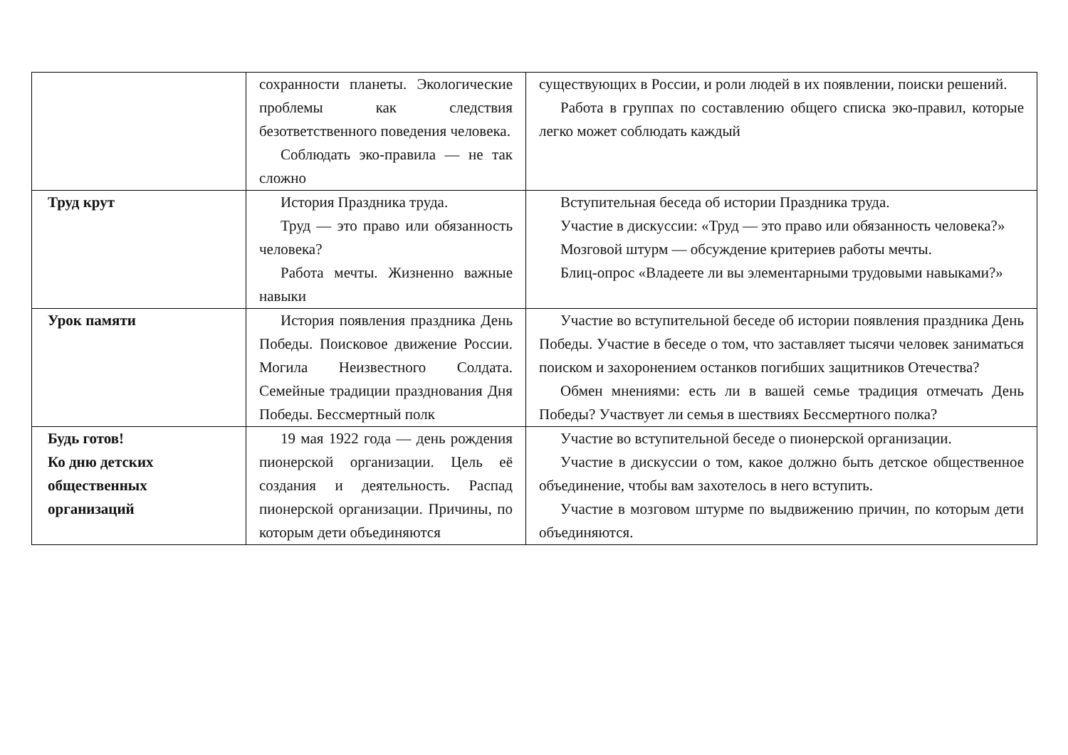| | сохранности планеты. Экологические проблемы как следствия безответственного поведения человека. Соблюдать эко-правила — не так сложно | существующих в России, и роли людей в их появлении, поиски решений. Работа в группах по составлению общего списка эко-правил, которые легко может соблюдать каждый |
| Труд крут | История Праздника труда. Труд — это право или обязанность человека? Работа мечты. Жизненно важные навыки | Вступительная беседа об истории Праздника труда. Участие в дискуссии: «Труд — это право или обязанность человека?» Мозговой штурм — обсуждение критериев работы мечты. Блиц-опрос «Владеете ли вы элементарными трудовыми навыками?» |
| Урок памяти | История появления праздника День Победы. Поисковое движение России. Могила Неизвестного Солдата. Семейные традиции празднования Дня Победы. Бессмертный полк | Участие во вступительной беседе об истории появления праздника День Победы. Участие в беседе о том, что заставляет тысячи человек заниматься поиском и захоронением останков погибших защитников Отечества? Обмен мнениями: есть ли в вашей семье традиция отмечать День Победы? Участвует ли семья в шествиях Бессмертного полка? |
| Будь готов! Ко дню детских общественных организаций | 19 мая 1922 года — день рождения пионерской организации. Цель её создания и деятельность. Распад пионерской организации. Причины, по которым дети объединяются | Участие во вступительной беседе о пионерской организации. Участие в дискуссии о том, какое должно быть детское общественное объединение, чтобы вам захотелось в него вступить. Участие в мозговом штурме по выдвижению причин, по которым дети объединяются. |